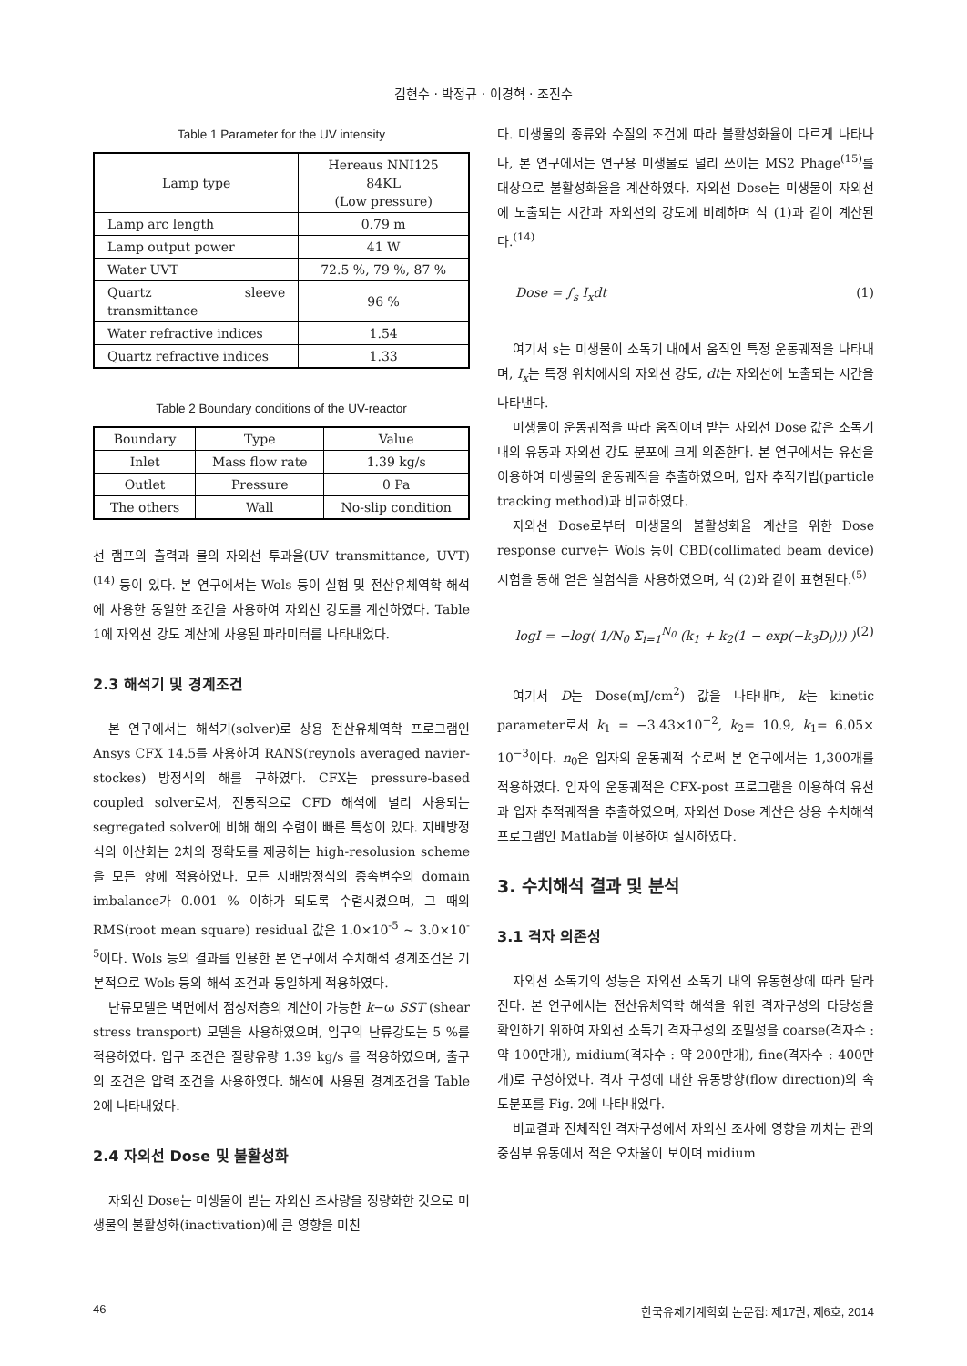김현수 · 박정규 · 이경혁 · 조진수
Table 1 Parameter for the UV intensity
| Lamp type | Hereaus NNI125 84KL (Low pressure) |
| Lamp arc length | 0.79 m |
| Lamp output power | 41 W |
| Water UVT | 72.5 %, 79 %, 87 % |
| Quartz sleeve transmittance | 96 % |
| Water refractive indices | 1.54 |
| Quartz refractive indices | 1.33 |
Table 2 Boundary conditions of the UV-reactor
| Boundary | Type | Value |
| Inlet | Mass flow rate | 1.39 kg/s |
| Outlet | Pressure | 0 Pa |
| The others | Wall | No-slip condition |
선 램프의 출력과 물의 자외선 투과율(UV transmittance, UVT)<sup>(14)</sup> 등이 있다. 본 연구에서는 Wols 등이 실험 및 전산유체역학 해석에 사용한 동일한 조건을 사용하여 자외선 강도를 계산하였다. Table 1에 자외선 강도 계산에 사용된 파라미터를 나타내었다.
2.3 해석기 및 경계조건
본 연구에서는 해석기(solver)로 상용 전산유체역학 프로그램인 Ansys CFX 14.5를 사용하여 RANS(reynols averaged navier-stockes) 방정식의 해를 구하였다. CFX는 pressure-based coupled solver로서, 전통적으로 CFD 해석에 널리 사용되는 segregated solver에 비해 해의 수렴이 빠른 특성이 있다. 지배방정식의 이산화는 2차의 정확도를 제공하는 high-resolusion scheme을 모든 항에 적용하였다. 모든 지배방정식의 종속변수의 domain imbalance가 0.001 % 이하가 되도록 수렴시켰으며, 그 때의 RMS(root mean square) residual 값은 1.0×10<sup>-5</sup> ~ 3.0×10<sup>-5</sup>이다. Wols 등의 결과를 인용한 본 연구에서 수치해석 경계조건은 기본적으로 Wols 등의 해석 조건과 동일하게 적용하였다.
난류모델은 벽면에서 점성저층의 계산이 가능한 k−ω SST (shear stress transport) 모델을 사용하였으며, 입구의 난류강도는 5 %를 적용하였다. 입구 조건은 질량유량 1.39 kg/s 를 적용하였으며, 출구의 조건은 압력 조건을 사용하였다. 해석에 사용된 경계조건을 Table 2에 나타내었다.
2.4 자외선 Dose 및 불활성화
자외선 Dose는 미생물이 받는 자외선 조사량을 정량화한 것으로 미생물의 불활성화(inactivation)에 큰 영향을 미친
다. 미생물의 종류와 수질의 조건에 따라 불활성화율이 다르게 나타나나, 본 연구에서는 연구용 미생물로 널리 쓰이는 MS2 Phage<sup>(15)</sup>를 대상으로 불활성화율을 계산하였다. 자외선 Dose는 미생물이 자외선에 노출되는 시간과 자외선의 강도에 비례하며 식 (1)과 같이 계산된다.<sup>(14)</sup>
Dose = ∫<sub>s</sub> I<sub>x</sub>dt (1)
여기서 s는 미생물이 소독기 내에서 움직인 특정 운동궤적을 나타내며, I<sub>x</sub>는 특정 위치에서의 자외선 강도, dt는 자외선에 노출되는 시간을 나타낸다.
미생물이 운동궤적을 따라 움직이며 받는 자외선 Dose 값은 소독기 내의 유동과 자외선 강도 분포에 크게 의존한다. 본 연구에서는 유선을 이용하여 미생물의 운동궤적을 추출하였으며, 입자 추적기법(particle tracking method)과 비교하였다.
자외선 Dose로부터 미생물의 불활성화율 계산을 위한 Dose response curve는 Wols 등이 CBD(collimated beam device) 시험을 통해 얻은 실험식을 사용하였으며, 식 (2)와 같이 표현된다.<sup>(5)</sup>
logI = −log( 1/N<sub>0</sub> Σ<sub>i=1</sub><sup>N<sub>0</sub></sup> (k<sub>1</sub> + k<sub>2</sub>(1 − exp(−k<sub>3</sub>D<sub>i</sub>))) ) (2)
여기서 D는 Dose(mJ/cm<sup>2</sup>) 값을 나타내며, k는 kinetic parameter로서 k<sub>1</sub> = −3.43×10<sup>−2</sup>, k<sub>2</sub>= 10.9, k<sub>1</sub>= 6.05× 10<sup>−3</sup>이다. n<sub>0</sub>은 입자의 운동궤적 수로써 본 연구에서는 1,300개를 적용하였다. 입자의 운동궤적은 CFX-post 프로그램을 이용하여 유선과 입자 추적궤적을 추출하였으며, 자외선 Dose 계산은 상용 수치해석 프로그램인 Matlab을 이용하여 실시하였다.
3. 수치해석 결과 및 분석
3.1 격자 의존성
자외선 소독기의 성능은 자외선 소독기 내의 유동현상에 따라 달라진다. 본 연구에서는 전산유체역학 해석을 위한 격자구성의 타당성을 확인하기 위하여 자외선 소독기 격자구성의 조밀성을 coarse(격자수 : 약 100만개), midium(격자수 : 약 200만개), fine(격자수 : 400만개)로 구성하였다. 격자 구성에 대한 유동방향(flow direction)의 속도분포를 Fig. 2에 나타내었다.
비교결과 전체적인 격자구성에서 자외선 조사에 영향을 끼치는 관의 중심부 유동에서 적은 오차율이 보이며 midium
46 한국유체기계학회 논문집: 제17권, 제6호, 2014